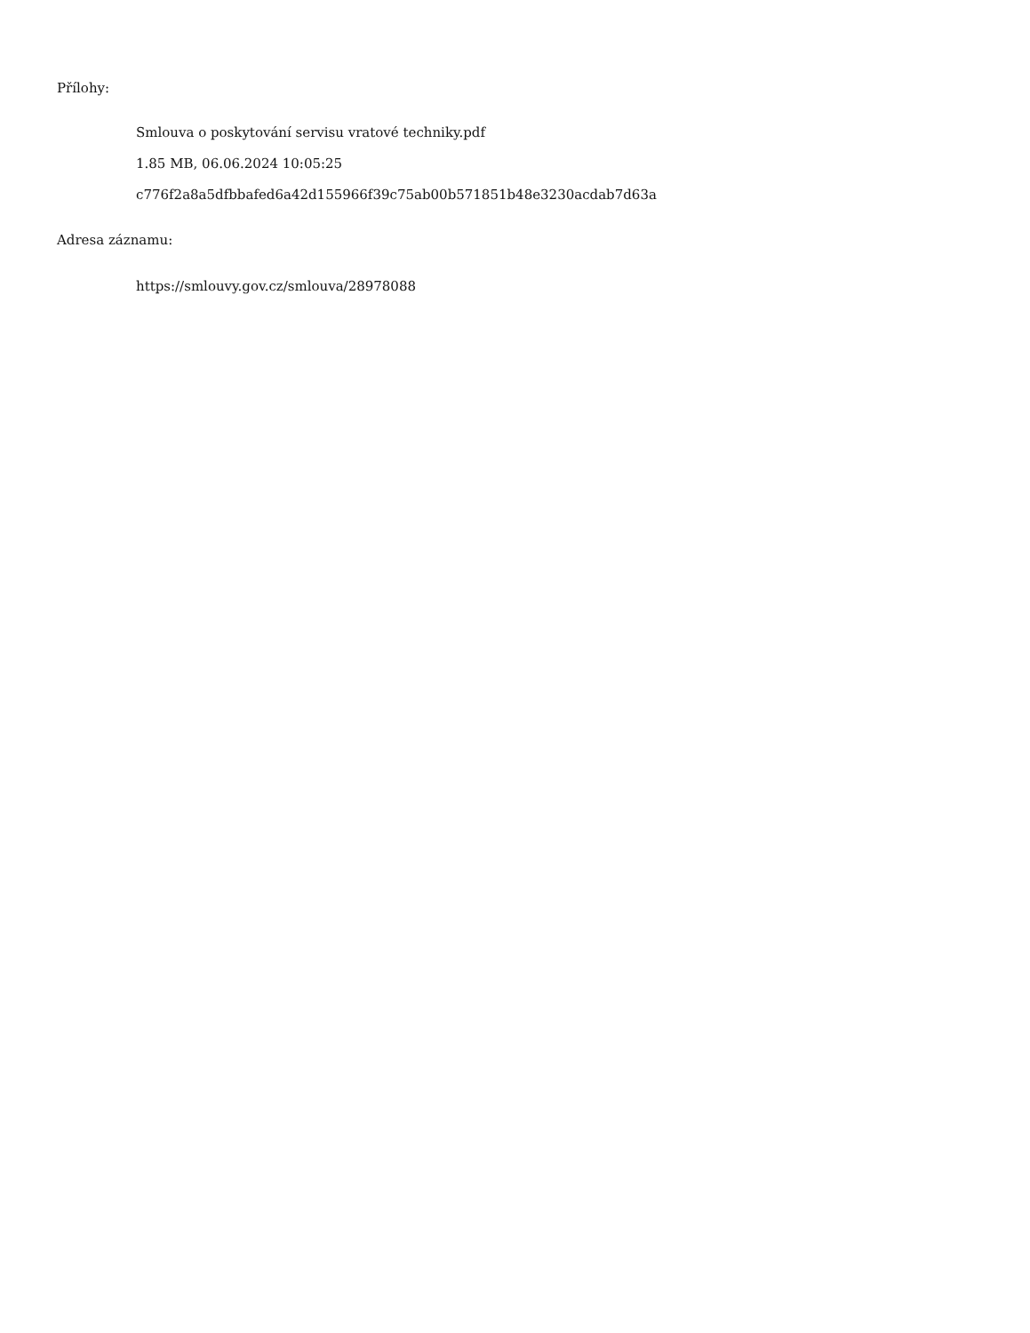Přílohy:
Smlouva o poskytování servisu vratové techniky.pdf
1.85 MB, 06.06.2024 10:05:25
c776f2a8a5dfbbafed6a42d155966f39c75ab00b571851b48e3230acdab7d63a
Adresa záznamu:
https://smlouvy.gov.cz/smlouva/28978088